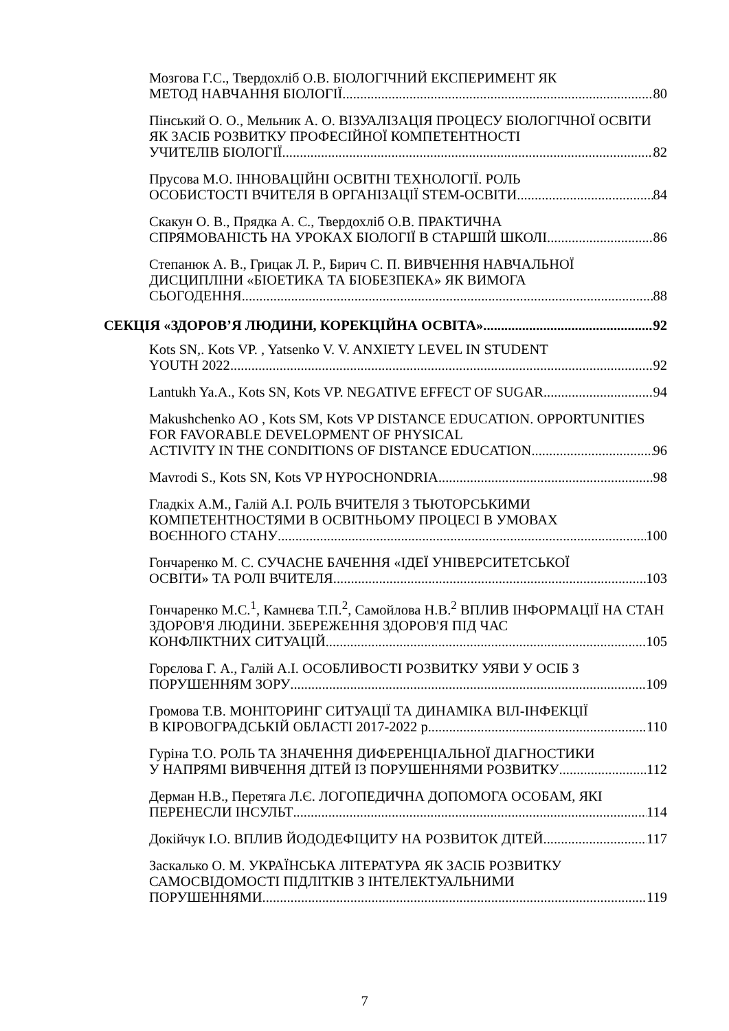Мозгова Г.С., Твердохліб О.В. БІОЛОГІЧНИЙ ЕКСПЕРИМЕНТ ЯК
МЕТОД НАВЧАННЯ БІОЛОГІЇ 80
Пінський О. О., Мельник А. О. ВІЗУАЛІЗАЦІЯ ПРОЦЕСУ БІОЛОГІЧНОЇ ОСВІТИ ЯК ЗАСІБ РОЗВИТКУ ПРОФЕСІЙНОЇ КОМПЕТЕНТНОСТІ
УЧИТЕЛІВ БІОЛОГІЇ 82
Прусова М.О. ІННОВАЦІЙНІ ОСВІТНІ ТЕХНОЛОГІЇ. РОЛЬ
ОСОБИСТОСТІ ВЧИТЕЛЯ В ОРГАНІЗАЦІЇ STEM-ОСВІТИ 84
Скакун О. В., Прядка А. С., Твердохліб О.В. ПРАКТИЧНА
СПРЯМОВАНІСТЬ НА УРОКАХ БІОЛОГІЇ В СТАРШІЙ ШКОЛІ 86
Степанюк А. В., Грицак Л. Р., Бирич С. П. ВИВЧЕННЯ НАВЧАЛЬНОЇ ДИСЦИПЛІНИ «БІОЕТИКА ТА БІОБЕЗПЕКА» ЯК ВИМОГА
СЬОГОДЕННЯ 88
СЕКЦІЯ «ЗДОРОВ’Я ЛЮДИНИ, КОРЕКЦІЙНА ОСВІТА» 92
Kots SN,. Kots VP. , Yatsenko V. V. ANXIETY LEVEL IN STUDENT
YOUTH 2022 92
Lantukh Ya.A., Kots SN, Kots VP. NEGATIVE EFFECT OF SUGAR 94
Makushchenko AO , Kots SM, Kots VP DISTANCE EDUCATION. OPPORTUNITIES FOR FAVORABLE DEVELOPMENT OF PHYSICAL
ACTIVITY IN THE CONDITIONS OF DISTANCE EDUCATION 96
Mavrodi S., Kots SN, Kots VP HYPOCHONDRIA 98
Гладкіх А.М., Галій А.І. РОЛЬ ВЧИТЕЛЯ З ТЬЮТОРСЬКИМИ КОМПЕТЕНТНОСТЯМИ В ОСВІТНЬОМУ ПРОЦЕСІ В УМОВАХ
ВОЄННОГО СТАНУ 100
Гончаренко М. С. СУЧАСНЕ БАЧЕННЯ «ІДЕЇ УНІВЕРСИТЕТСЬКОЇ
ОСВІТИ» ТА РОЛІ ВЧИТЕЛЯ 103
Гончаренко М.С.<sup>1</sup>, Камнєва Т.П.<sup>2</sup>, Самойлова Н.В.<sup>2</sup> ВПЛИВ ІНФОРМАЦІЇ НА СТАН ЗДОРОВ'Я ЛЮДИНИ. ЗБЕРЕЖЕННЯ ЗДОРОВ'Я ПІД ЧАС
КОНФЛІКТНИХ СИТУАЦІЙ 105
Горєлова Г. А., Галій А.І. ОСОБЛИВОСТІ РОЗВИТКУ УЯВИ У ОСІБ З
ПОРУШЕННЯМ ЗОРУ 109
Громова Т.В. МОНІТОРИНГ СИТУАЦІЇ ТА ДИНАМІКА ВІЛ-ІНФЕКЦІЇ
В КІРОВОГРАДСЬКІЙ ОБЛАСТІ 2017-2022 р. 110
Гуріна Т.О. РОЛЬ ТА ЗНАЧЕННЯ ДИФЕРЕНЦІАЛЬНОЇ ДІАГНОСТИКИ
У НАПРЯМІ ВИВЧЕННЯ ДІТЕЙ ІЗ ПОРУШЕННЯМИ РОЗВИТКУ 112
Дерман Н.В., Перетяга Л.Є. ЛОГОПЕДИЧНА ДОПОМОГА ОСОБАМ, ЯКІ
ПЕРЕНЕСЛИ ІНСУЛЬТ 114
Докійчук І.О. ВПЛИВ ЙОДОДЕФІЦИТУ НА РОЗВИТОК ДІТЕЙ 117
Заскалько О. М. УКРАЇНСЬКА ЛІТЕРАТУРА ЯК ЗАСІБ РОЗВИТКУ САМОСВІДОМОСТІ ПІДЛІТКІВ З ІНТЕЛЕКТУАЛЬНИМИ
ПОРУШЕННЯМИ 119
7